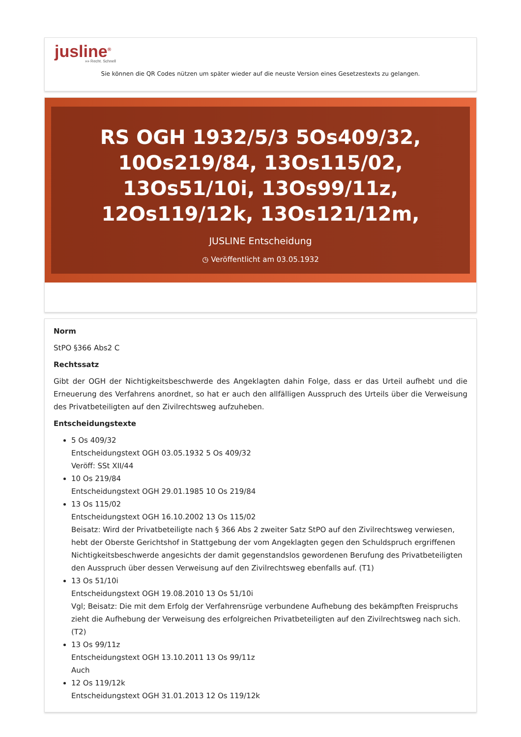jusline<sup>®</sup>
»» Recht. Schnell
Sie können die QR Codes nützen um später wieder auf die neuste Version eines Gesetzestexts zu gelangen.
RS OGH 1932/5/3 5Os409/32, 10Os219/84, 13Os115/02, 13Os51/10i, 13Os99/11z, 12Os119/12k, 13Os121/12m,
JUSLINE Entscheidung
◷ Veröffentlicht am 03.05.1932
Norm
StPO §366 Abs2 C
Rechtssatz
Gibt der OGH der Nichtigkeitsbeschwerde des Angeklagten dahin Folge, dass er das Urteil aufhebt und die Erneuerung des Verfahrens anordnet, so hat er auch den allfälligen Ausspruch des Urteils über die Verweisung des Privatbeteiligten auf den Zivilrechtsweg aufzuheben.
Entscheidungstexte
5 Os 409/32
Entscheidungstext OGH 03.05.1932 5 Os 409/32
Veröff: SSt XII/44
10 Os 219/84
Entscheidungstext OGH 29.01.1985 10 Os 219/84
13 Os 115/02
Entscheidungstext OGH 16.10.2002 13 Os 115/02
Beisatz: Wird der Privatbeteiligte nach § 366 Abs 2 zweiter Satz StPO auf den Zivilrechtsweg verwiesen, hebt der Oberste Gerichtshof in Stattgebung der vom Angeklagten gegen den Schuldspruch ergriffenen Nichtigkeitsbeschwerde angesichts der damit gegenstandslos gewordenen Berufung des Privatbeteiligten den Ausspruch über dessen Verweisung auf den Zivilrechtsweg ebenfalls auf. (T1)
13 Os 51/10i
Entscheidungstext OGH 19.08.2010 13 Os 51/10i
Vgl; Beisatz: Die mit dem Erfolg der Verfahrensrüge verbundene Aufhebung des bekämpften Freispruchs zieht die Aufhebung der Verweisung des erfolgreichen Privatbeteiligten auf den Zivilrechtsweg nach sich. (T2)
13 Os 99/11z
Entscheidungstext OGH 13.10.2011 13 Os 99/11z
Auch
12 Os 119/12k
Entscheidungstext OGH 31.01.2013 12 Os 119/12k